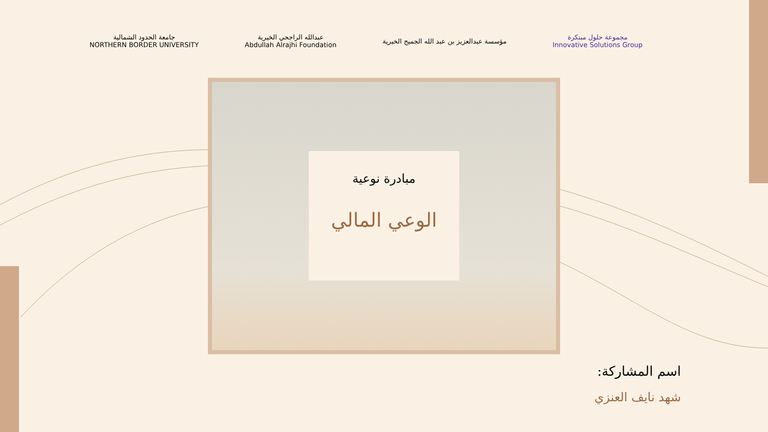جامعة الحدود الشمالية
NORTHERN BORDER UNIVERSITY
عبدالله الراجحي الخيرية
Abdullah Alrajhi Foundation
مؤسسة عبدالعزيز بن عبد الله الجميح الخيرية
مجموعة حلول مبتكرة
Innovative Solutions Group
مبادرة نوعية
الوعي المالي
اسم المشاركة:
شهد نايف العنزي